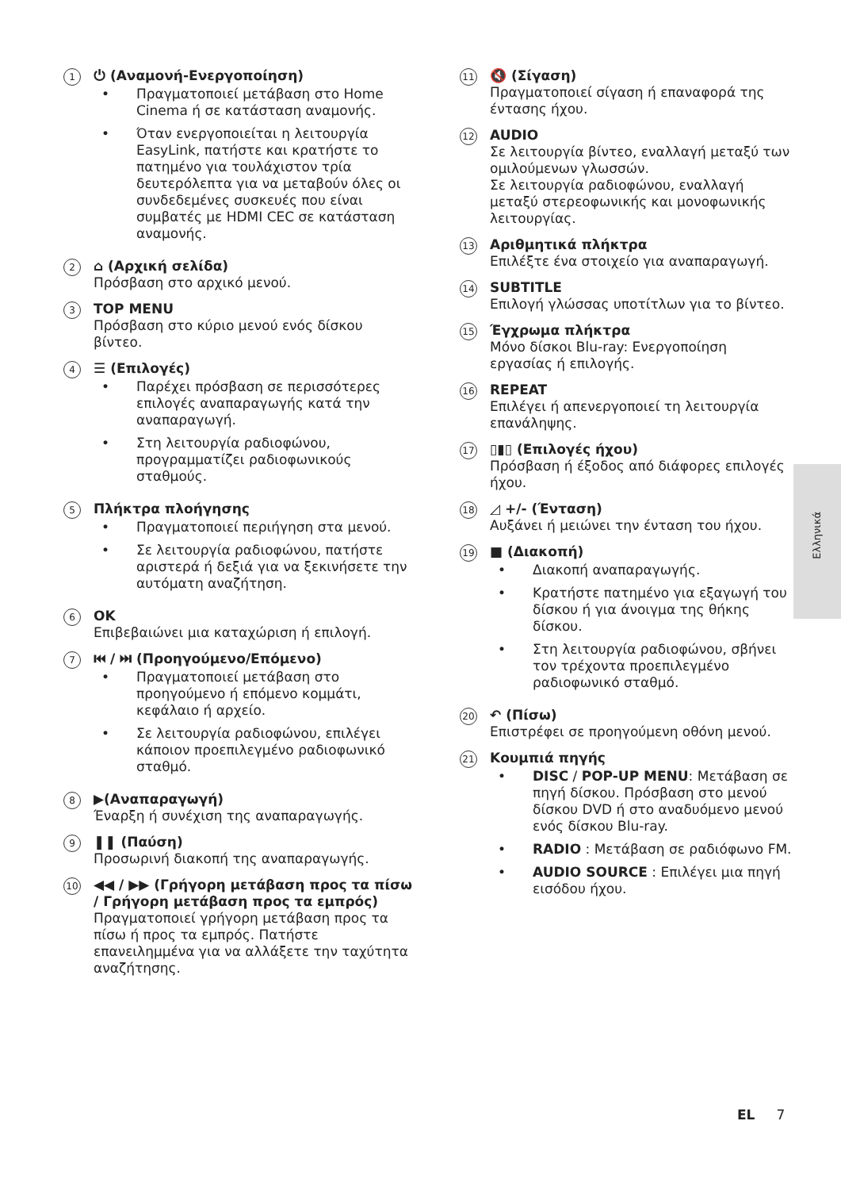1
⏻ (Αναμονή-Ενεργοποίηση)
• Πραγματοποιεί μετάβαση στο Home Cinema ή σε κατάσταση αναμονής.
• Όταν ενεργοποιείται η λειτουργία EasyLink, πατήστε και κρατήστε το πατημένο για τουλάχιστον τρία δευτερόλεπτα για να μεταβούν όλες οι συνδεδεμένες συσκευές που είναι συμβατές με HDMI CEC σε κατάσταση αναμονής.
2
⌂ (Αρχική σελίδα)
Πρόσβαση στο αρχικό μενού.
3
TOP MENU
Πρόσβαση στο κύριο μενού ενός δίσκου βίντεο.
4
☰ (Επιλογές)
• Παρέχει πρόσβαση σε περισσότερες επιλογές αναπαραγωγής κατά την αναπαραγωγή.
• Στη λειτουργία ραδιοφώνου, προγραμματίζει ραδιοφωνικούς σταθμούς.
5
Πλήκτρα πλοήγησης
• Πραγματοποιεί περιήγηση στα μενού.
• Σε λειτουργία ραδιοφώνου, πατήστε αριστερά ή δεξιά για να ξεκινήσετε την αυτόματη αναζήτηση.
6
OK
Επιβεβαιώνει μια καταχώριση ή επιλογή.
7
⏮ / ⏭ (Προηγούμενο/Επόμενο)
• Πραγματοποιεί μετάβαση στο προηγούμενο ή επόμενο κομμάτι, κεφάλαιο ή αρχείο.
• Σε λειτουργία ραδιοφώνου, επιλέγει κάποιον προεπιλεγμένο ραδιοφωνικό σταθμό.
8
▶(Αναπαραγωγή)
Έναρξη ή συνέχιση της αναπαραγωγής.
9
❚❚ (Παύση)
Προσωρινή διακοπή της αναπαραγωγής.
10
◀◀ / ▶▶ (Γρήγορη μετάβαση προς τα πίσω / Γρήγορη μετάβαση προς τα εμπρός)
Πραγματοποιεί γρήγορη μετάβαση προς τα πίσω ή προς τα εμπρός. Πατήστε επανειλημμένα για να αλλάξετε την ταχύτητα αναζήτησης.
11
🔇 (Σίγαση)
Πραγματοποιεί σίγαση ή επαναφορά της έντασης ήχου.
12
AUDIO
Σε λειτουργία βίντεο, εναλλαγή μεταξύ των ομιλούμενων γλωσσών.
Σε λειτουργία ραδιοφώνου, εναλλαγή μεταξύ στερεοφωνικής και μονοφωνικής λειτουργίας.
13
Αριθμητικά πλήκτρα
Επιλέξτε ένα στοιχείο για αναπαραγωγή.
14
SUBTITLE
Επιλογή γλώσσας υποτίτλων για το βίντεο.
15
Έγχρωμα πλήκτρα
Μόνο δίσκοι Blu-ray: Ενεργοποίηση εργασίας ή επιλογής.
16
REPEAT
Επιλέγει ή απενεργοποιεί τη λειτουργία επανάληψης.
17
▯▮▯ (Επιλογές ήχου)
Πρόσβαση ή έξοδος από διάφορες επιλογές ήχου.
18
◿ +/- (Ένταση)
Αυξάνει ή μειώνει την ένταση του ήχου.
19
■ (Διακοπή)
• Διακοπή αναπαραγωγής.
• Κρατήστε πατημένο για εξαγωγή του δίσκου ή για άνοιγμα της θήκης δίσκου.
• Στη λειτουργία ραδιοφώνου, σβήνει τον τρέχοντα προεπιλεγμένο ραδιοφωνικό σταθμό.
20
↶ (Πίσω)
Επιστρέφει σε προηγούμενη οθόνη μενού.
21
Κουμπιά πηγής
• DISC / POP-UP MENU: Μετάβαση σε πηγή δίσκου. Πρόσβαση στο μενού δίσκου DVD ή στο αναδυόμενο μενού ενός δίσκου Blu-ray.
• RADIO : Μετάβαση σε ραδιόφωνο FM.
• AUDIO SOURCE : Επιλέγει μια πηγή εισόδου ήχου.
Ελληνικά
EL 7